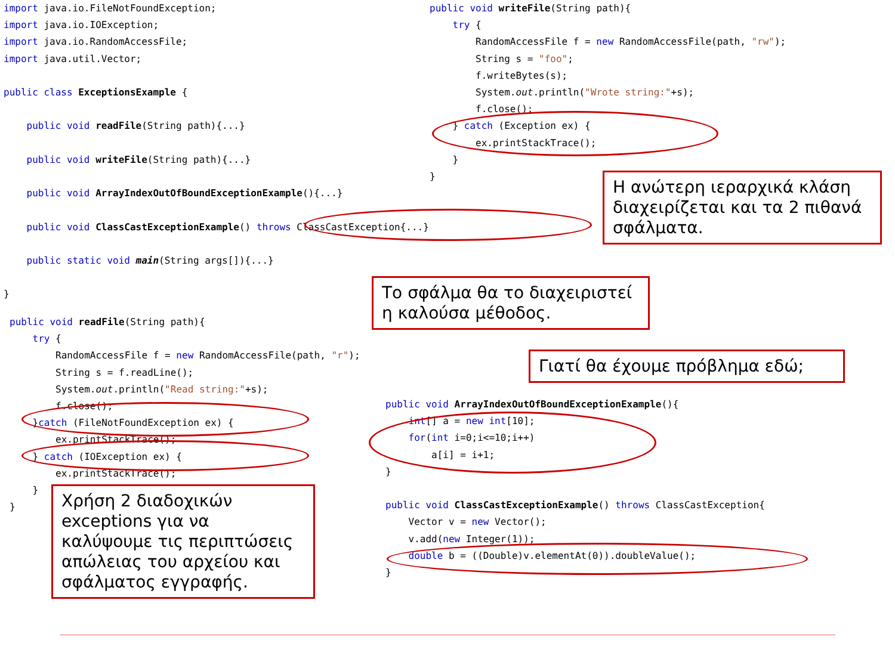import java.io.FileNotFoundException;
import java.io.IOException;
import java.io.RandomAccessFile;
import java.util.Vector;

public class ExceptionsExample {

    public void readFile(String path){...}

    public void writeFile(String path){...}

    public void ArrayIndexOutOfBoundExceptionExample(){...}

    public void ClassCastExceptionExample() throws ClassCastException{...}

    public static void main(String args[]){...}

}
public void writeFile(String path){
    try {
        RandomAccessFile f = new RandomAccessFile(path, "rw");
        String s = "foo";
        f.writeBytes(s);
        System.out.println("Wrote string:"+s);
        f.close();
    } catch (Exception ex) {
        ex.printStackTrace();
    }
}
public void readFile(String path){
    try {
        RandomAccessFile f = new RandomAccessFile(path, "r");
        String s = f.readLine();
        System.out.println("Read string:"+s);
        f.close();
    }catch (FileNotFoundException ex) {
        ex.printStackTrace();
    } catch (IOException ex) {
        ex.printStackTrace();
    }
}
public void ArrayIndexOutOfBoundExceptionExample(){
    int[] a = new int[10];
    for(int i=0;i<=10;i++)
        a[i] = i+1;
}

public void ClassCastExceptionExample() throws ClassCastException{
    Vector v = new Vector();
    v.add(new Integer(1));
    double b = ((Double)v.elementAt(0)).doubleValue();
}
Η ανώτερη ιεραρχικά κλάση διαχειρίζεται και τα 2 πιθανά σφάλματα.
Το σφάλμα θα το διαχειριστεί η καλούσα μέθοδος.
Γιατί θα έχουμε πρόβλημα εδώ;
Χρήση 2 διαδοχικών exceptions για να καλύψουμε τις περιπτώσεις απώλειας του αρχείου και σφάλματος εγγραφής.